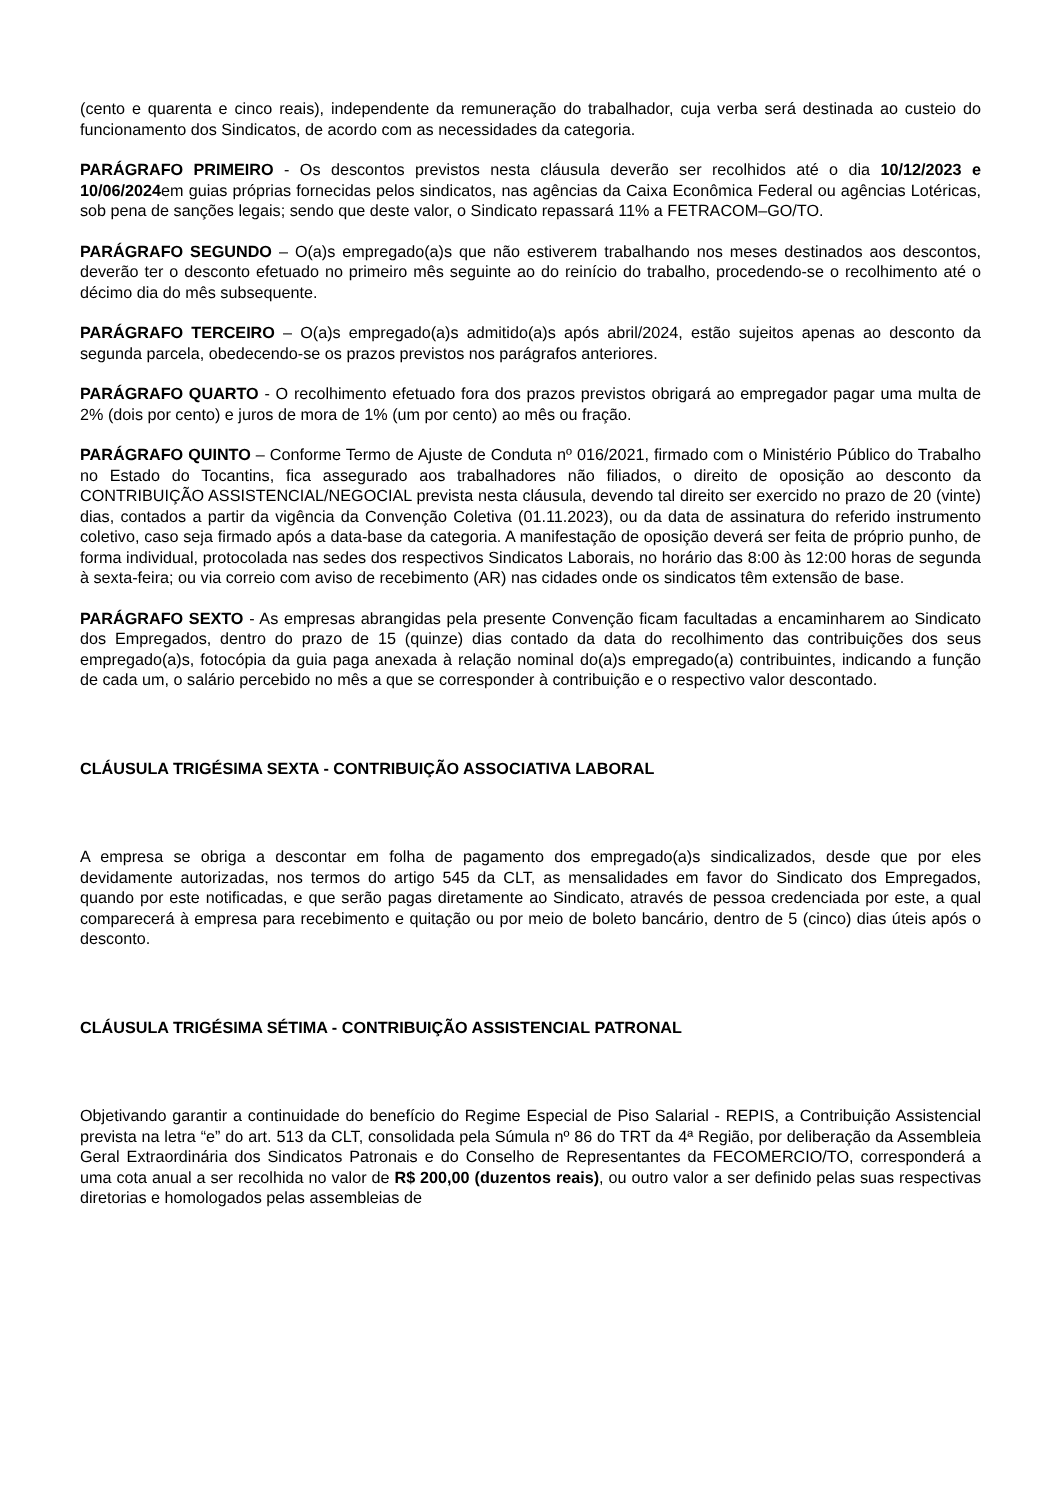(cento e quarenta e cinco reais), independente da remuneração do trabalhador, cuja verba será destinada ao custeio do funcionamento dos Sindicatos, de acordo com as necessidades da categoria.
PARÁGRAFO PRIMEIRO - Os descontos previstos nesta cláusula deverão ser recolhidos até o dia 10/12/2023 e 10/06/2024em guias próprias fornecidas pelos sindicatos, nas agências da Caixa Econômica Federal ou agências Lotéricas, sob pena de sanções legais; sendo que deste valor, o Sindicato repassará 11% a FETRACOM–GO/TO.
PARÁGRAFO SEGUNDO – O(a)s empregado(a)s que não estiverem trabalhando nos meses destinados aos descontos, deverão ter o desconto efetuado no primeiro mês seguinte ao do reinício do trabalho, procedendo-se o recolhimento até o décimo dia do mês subsequente.
PARÁGRAFO TERCEIRO – O(a)s empregado(a)s admitido(a)s após abril/2024, estão sujeitos apenas ao desconto da segunda parcela, obedecendo-se os prazos previstos nos parágrafos anteriores.
PARÁGRAFO QUARTO - O recolhimento efetuado fora dos prazos previstos obrigará ao empregador pagar uma multa de 2% (dois por cento) e juros de mora de 1% (um por cento) ao mês ou fração.
PARÁGRAFO QUINTO – Conforme Termo de Ajuste de Conduta nº 016/2021, firmado com o Ministério Público do Trabalho no Estado do Tocantins, fica assegurado aos trabalhadores não filiados, o direito de oposição ao desconto da CONTRIBUIÇÃO ASSISTENCIAL/NEGOCIAL prevista nesta cláusula, devendo tal direito ser exercido no prazo de 20 (vinte) dias, contados a partir da vigência da Convenção Coletiva (01.11.2023), ou da data de assinatura do referido instrumento coletivo, caso seja firmado após a data-base da categoria. A manifestação de oposição deverá ser feita de próprio punho, de forma individual, protocolada nas sedes dos respectivos Sindicatos Laborais, no horário das 8:00 às 12:00 horas de segunda à sexta-feira; ou via correio com aviso de recebimento (AR) nas cidades onde os sindicatos têm extensão de base.
PARÁGRAFO SEXTO - As empresas abrangidas pela presente Convenção ficam facultadas a encaminharem ao Sindicato dos Empregados, dentro do prazo de 15 (quinze) dias contado da data do recolhimento das contribuições dos seus empregado(a)s, fotocópia da guia paga anexada à relação nominal do(a)s empregado(a) contribuintes, indicando a função de cada um, o salário percebido no mês a que se corresponder à contribuição e o respectivo valor descontado.
CLÁUSULA TRIGÉSIMA SEXTA - CONTRIBUIÇÃO ASSOCIATIVA LABORAL
A empresa se obriga a descontar em folha de pagamento dos empregado(a)s sindicalizados, desde que por eles devidamente autorizadas, nos termos do artigo 545 da CLT, as mensalidades em favor do Sindicato dos Empregados, quando por este notificadas, e que serão pagas diretamente ao Sindicato, através de pessoa credenciada por este, a qual comparecerá à empresa para recebimento e quitação ou por meio de boleto bancário, dentro de 5 (cinco) dias úteis após o desconto.
CLÁUSULA TRIGÉSIMA SÉTIMA - CONTRIBUIÇÃO ASSISTENCIAL PATRONAL
Objetivando garantir a continuidade do benefício do Regime Especial de Piso Salarial - REPIS, a Contribuição Assistencial prevista na letra “e” do art. 513 da CLT, consolidada pela Súmula nº 86 do TRT da 4ª Região, por deliberação da Assembleia Geral Extraordinária dos Sindicatos Patronais e do Conselho de Representantes da FECOMERCIO/TO, corresponderá a uma cota anual a ser recolhida no valor de R$ 200,00 (duzentos reais), ou outro valor a ser definido pelas suas respectivas diretorias e homologados pelas assembleias de